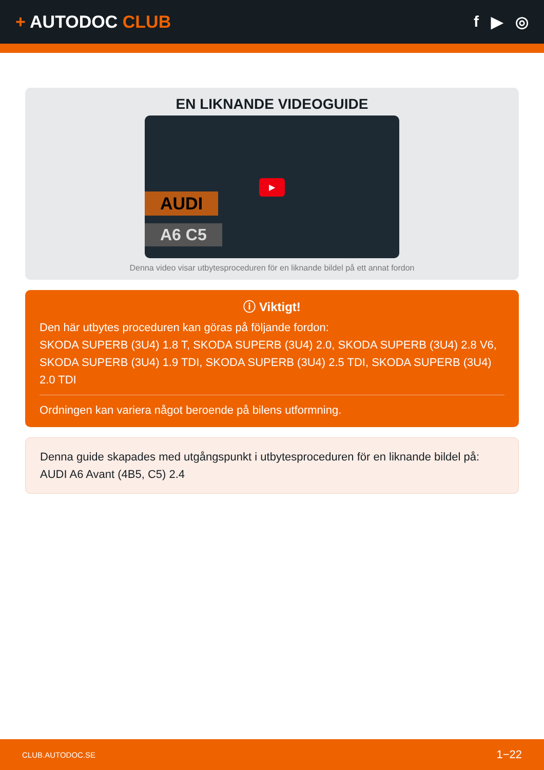+ AUTODOC CLUB f ▶ ◎
EN LIKNANDE VIDEOGUIDE
AUDI
A6 C5
▶
Denna video visar utbytesproceduren för en liknande bildel på ett annat fordon
ⓘ Viktigt!
Den här utbytes proceduren kan göras på följande fordon:
SKODA SUPERB (3U4) 1.8 T, SKODA SUPERB (3U4) 2.0, SKODA SUPERB (3U4) 2.8 V6, SKODA SUPERB (3U4) 1.9 TDI, SKODA SUPERB (3U4) 2.5 TDI, SKODA SUPERB (3U4) 2.0 TDI
Ordningen kan variera något beroende på bilens utformning.
Denna guide skapades med utgångspunkt i utbytesproceduren för en liknande bildel på: AUDI A6 Avant (4B5, C5) 2.4
CLUB.AUTODOC.SE 1−22